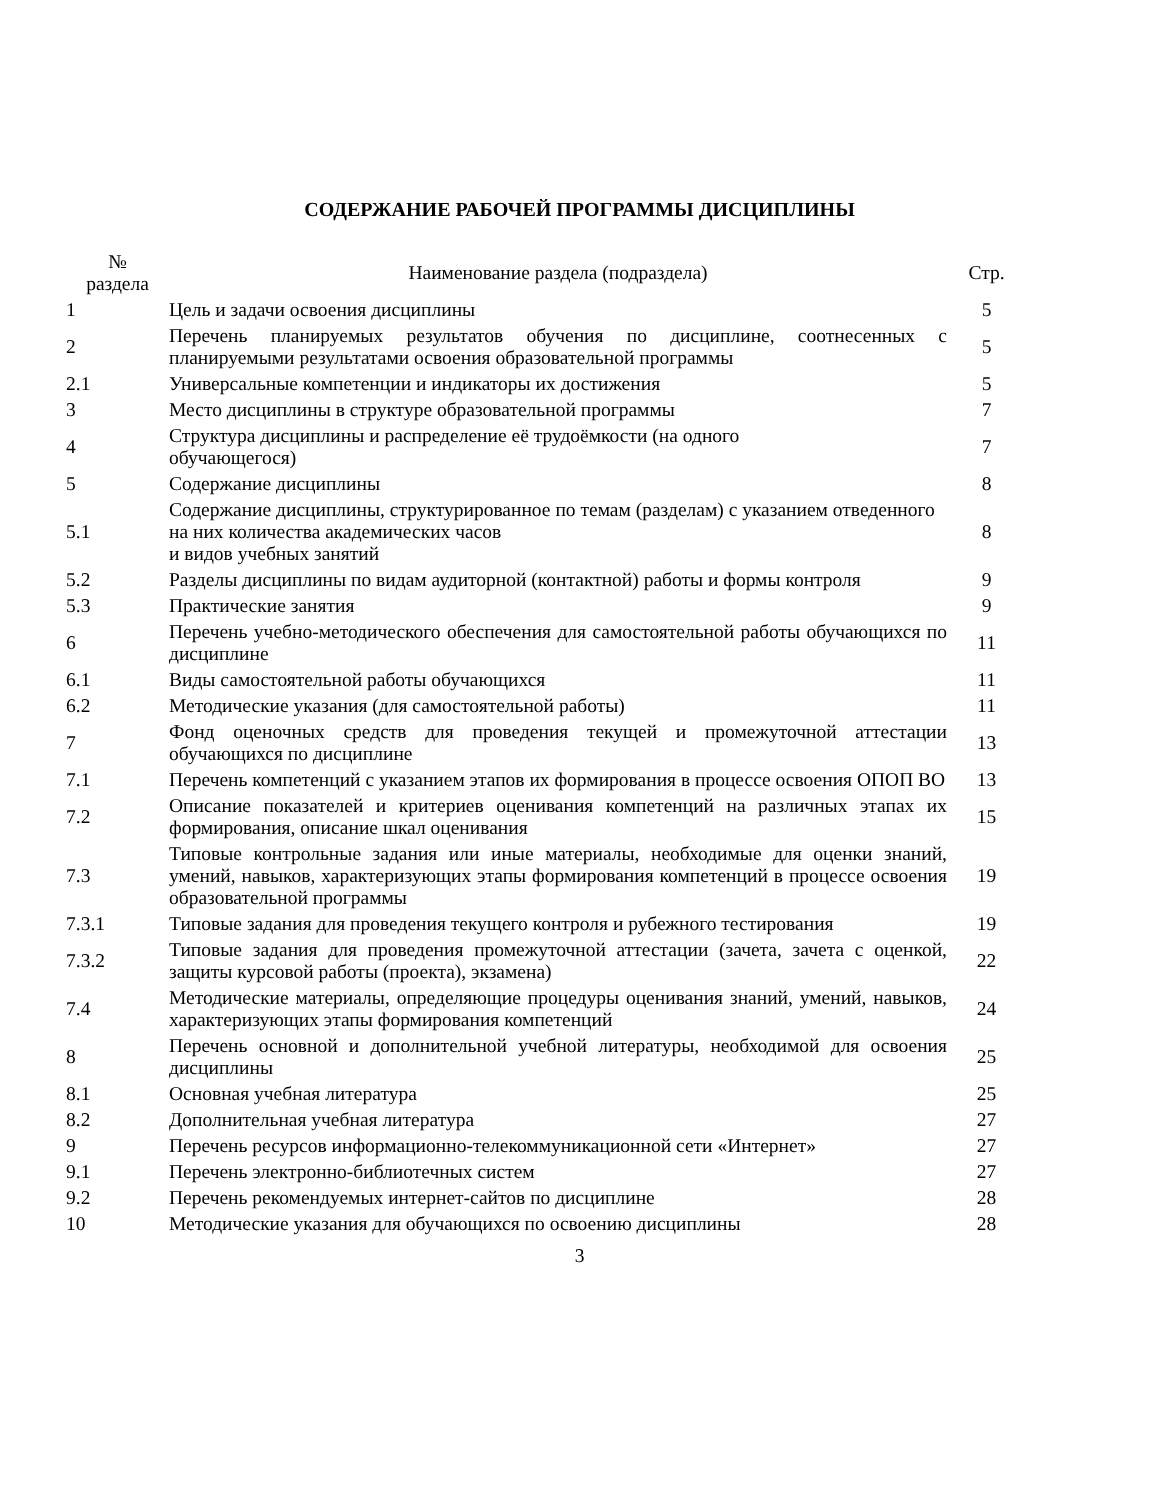СОДЕРЖАНИЕ РАБОЧЕЙ ПРОГРАММЫ ДИСЦИПЛИНЫ
| № раздела | Наименование раздела (подраздела) | Стр. |
| --- | --- | --- |
| 1 | Цель и задачи освоения дисциплины | 5 |
| 2 | Перечень планируемых результатов обучения по дисциплине, соотнесенных с планируемыми результатами освоения образовательной программы | 5 |
| 2.1 | Универсальные компетенции и индикаторы их достижения | 5 |
| 3 | Место дисциплины в структуре образовательной программы | 7 |
| 4 | Структура дисциплины и распределение её трудоёмкости (на одного обучающегося) | 7 |
| 5 | Содержание дисциплины | 8 |
| 5.1 | Содержание дисциплины, структурированное по темам (разделам) с указанием отведенного на них количества академических часов и видов учебных занятий | 8 |
| 5.2 | Разделы дисциплины по видам аудиторной (контактной) работы и формы контроля | 9 |
| 5.3 | Практические занятия | 9 |
| 6 | Перечень учебно-методического обеспечения для самостоятельной работы обучающихся по дисциплине | 11 |
| 6.1 | Виды самостоятельной работы обучающихся | 11 |
| 6.2 | Методические указания (для самостоятельной работы) | 11 |
| 7 | Фонд оценочных средств для проведения текущей и промежуточной аттестации обучающихся по дисциплине | 13 |
| 7.1 | Перечень компетенций с указанием этапов их формирования в процессе освоения ОПОП ВО | 13 |
| 7.2 | Описание показателей и критериев оценивания компетенций на различных этапах их формирования, описание шкал оценивания | 15 |
| 7.3 | Типовые контрольные задания или иные материалы, необходимые для оценки знаний, умений, навыков, характеризующих этапы формирования компетенций в процессе освоения образовательной программы | 19 |
| 7.3.1 | Типовые задания для проведения текущего контроля и рубежного тестирования | 19 |
| 7.3.2 | Типовые задания для проведения промежуточной аттестации (зачета, зачета с оценкой, защиты курсовой работы (проекта), экзамена) | 22 |
| 7.4 | Методические материалы, определяющие процедуры оценивания знаний, умений, навыков, характеризующих этапы формирования компетенций | 24 |
| 8 | Перечень основной и дополнительной учебной литературы, необходимой для освоения дисциплины | 25 |
| 8.1 | Основная учебная литература | 25 |
| 8.2 | Дополнительная учебная литература | 27 |
| 9 | Перечень ресурсов информационно-телекоммуникационной сети «Интернет» | 27 |
| 9.1 | Перечень электронно-библиотечных систем | 27 |
| 9.2 | Перечень рекомендуемых интернет-сайтов по дисциплине | 28 |
| 10 | Методические указания для обучающихся по освоению дисциплины | 28 |
3